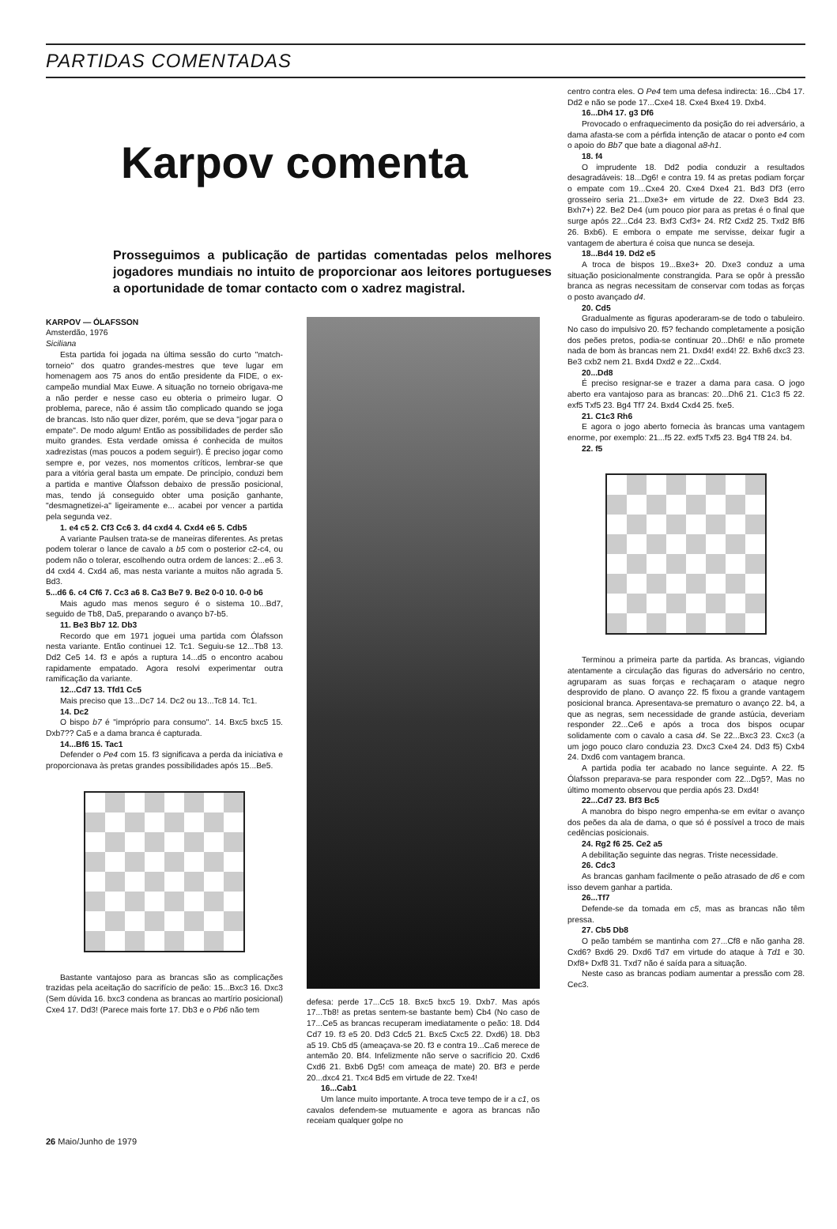PARTIDAS COMENTADAS
Karpov comenta
Prosseguimos a publicação de partidas comentadas pelos melhores jogadores mundiais no intuito de proporcionar aos leitores portugueses a oportunidade de tomar contacto com o xadrez magistral.
KARPOV — ÓLAFSSON
Amsterdão, 1976
Siciliana
Esta partida foi jogada na última sessão do curto "match-torneio" dos quatro grandes-mestres que teve lugar em homenagem aos 75 anos do então presidente da FIDE, o ex-campeão mundial Max Euwe. A situação no torneio obrigava-me a não perder e nesse caso eu obteria o primeiro lugar. O problema, parece, não é assim tão complicado quando se joga de brancas. Isto não quer dizer, porém, que se deva "jogar para o empate". De modo algum! Então as possibilidades de perder são muito grandes. Esta verdade omissa é conhecida de muitos xadrezistas (mas poucos a podem seguir!). É preciso jogar como sempre e, por vezes, nos momentos críticos, lembrar-se que para a vitória geral basta um empate. De princípio, conduzi bem a partida e mantive Ólafsson debaixo de pressão posicional, mas, tendo já conseguido obter uma posição ganhante, "desmagnetizei-a" ligeiramente e... acabei por vencer a partida pela segunda vez.
1. e4 c5 2. Cf3 Cc6 3. d4 cxd4 4. Cxd4 e6 5. Cdb5
A variante Paulsen trata-se de maneiras diferentes. As pretas podem tolerar o lance de cavalo a b5 com o posterior c2-c4, ou podem não o tolerar, escolhendo outra ordem de lances: 2...e6 3. d4 cxd4 4. Cxd4 a6, mas nesta variante a muitos não agrada 5. Bd3.
5...d6 6. c4 Cf6 7. Cc3 a6 8. Ca3 Be7 9. Be2 0-0 10. 0-0 b6
Mais agudo mas menos seguro é o sistema 10...Bd7, seguido de Tb8, Da5, preparando o avanço b7-b5.
11. Be3 Bb7 12. Db3
Recordo que em 1971 joguei uma partida com Ólafsson nesta variante. Então continuei 12. Tc1. Seguiu-se 12...Tb8 13. Dd2 Ce5 14. f3 e após a ruptura 14...d5 o encontro acabou rapidamente empatado. Agora resolvi experimentar outra ramificação da variante.
12...Cd7 13. Tfd1 Cc5
Mais preciso que 13...Dc7 14. Dc2 ou 13...Tc8 14. Tc1.
14. Dc2
O bispo b7 é "impróprio para consumo". 14. Bxc5 bxc5 15. Dxb7?? Ca5 e a dama branca é capturada.
14...Bf6 15. Tac1
Defender o Pe4 com 15. f3 significava a perda da iniciativa e proporcionava às pretas grandes possibilidades após 15...Be5.
Bastante vantajoso para as brancas são as complicações trazidas pela aceitação do sacrifício de peão: 15...Bxc3 16. Dxc3 (Sem dúvida 16. bxc3 condena as brancas ao martírio posicional) Cxe4 17. Dd3! (Parece mais forte 17. Db3 e o Pb6 não tem
defesa: perde 17...Cc5 18. Bxc5 bxc5 19. Dxb7. Mas após 17...Tb8! as pretas sentem-se bastante bem) Cb4 (No caso de 17...Ce5 as brancas recuperam imediatamente o peão: 18. Dd4 Cd7 19. f3 e5 20. Dd3 Cdc5 21. Bxc5 Cxc5 22. Dxd6) 18. Db3 a5 19. Cb5 d5 (ameaçava-se 20. f3 e contra 19...Ca6 merece de antemão 20. Bf4. Infelizmente não serve o sacrifício 20. Cxd6 Cxd6 21. Bxb6 Dg5! com ameaça de mate) 20. Bf3 e perde 20...dxc4 21. Txc4 Bd5 em virtude de 22. Txe4!
16...Cab1
Um lance muito importante. A troca teve tempo de ir a c1, os cavalos defendem-se mutuamente e agora as brancas não receiam qualquer golpe no
26 Maio/Junho de 1979
centro contra eles. O Pe4 tem uma defesa indirecta: 16...Cb4 17. Dd2 e não se pode 17...Cxe4 18. Cxe4 Bxe4 19. Dxb4.
16...Dh4 17. g3 Df6
Provocado o enfraquecimento da posição do rei adversário, a dama afasta-se com a pérfida intenção de atacar o ponto e4 com o apoio do Bb7 que bate a diagonal a8-h1.
18. f4
O imprudente 18. Dd2 podia conduzir a resultados desagradáveis: 18...Dg6! e contra 19. f4 as pretas podiam forçar o empate com 19...Cxe4 20. Cxe4 Dxe4 21. Bd3 Df3 (erro grosseiro seria 21...Dxe3+ em virtude de 22. Dxe3 Bd4 23. Bxh7+) 22. Be2 De4 (um pouco pior para as pretas é o final que surge após 22...Cd4 23. Bxf3 Cxf3+ 24. Rf2 Cxd2 25. Txd2 Bf6 26. Bxb6). E embora o empate me servisse, deixar fugir a vantagem de abertura é coisa que nunca se deseja.
18...Bd4 19. Dd2 e5
A troca de bispos 19...Bxe3+ 20. Dxe3 conduz a uma situação posicionalmente constrangida. Para se opôr à pressão branca as negras necessitam de conservar com todas as forças o posto avançado d4.
20. Cd5
Gradualmente as figuras apoderaram-se de todo o tabuleiro. No caso do impulsivo 20. f5? fechando completamente a posição dos peões pretos, podia-se continuar 20...Dh6! e não promete nada de bom às brancas nem 21. Dxd4! exd4! 22. Bxh6 dxc3 23. Be3 cxb2 nem 21. Bxd4 Dxd2 e 22...Cxd4.
20...Dd8
É preciso resignar-se e trazer a dama para casa. O jogo aberto era vantajoso para as brancas: 20...Dh6 21. C1c3 f5 22. exf5 Txf5 23. Bg4 Tf7 24. Bxd4 Cxd4 25. fxe5.
21. C1c3 Rh6
E agora o jogo aberto fornecia às brancas uma vantagem enorme, por exemplo: 21...f5 22. exf5 Txf5 23. Bg4 Tf8 24. b4.
22. f5
Terminou a primeira parte da partida. As brancas, vigiando atentamente a circulação das figuras do adversário no centro, agruparam as suas forças e rechaçaram o ataque negro desprovido de plano. O avanço 22. f5 fixou a grande vantagem posicional branca. Apresentava-se prematuro o avanço 22. b4, a que as negras, sem necessidade de grande astúcia, deveriam responder 22...Ce6 e após a troca dos bispos ocupar solidamente com o cavalo a casa d4. Se 22...Bxc3 23. Cxc3 (a um jogo pouco claro conduzia 23. Dxc3 Cxe4 24. Dd3 f5) Cxb4 24. Dxd6 com vantagem branca.
A partida podia ter acabado no lance seguinte. A 22. f5 Ólafsson preparava-se para responder com 22...Dg5?, Mas no último momento observou que perdia após 23. Dxd4!
22...Cd7 23. Bf3 Bc5
A manobra do bispo negro empenha-se em evitar o avanço dos peões da ala de dama, o que só é possível a troco de mais cedências posicionais.
24. Rg2 f6 25. Ce2 a5
A debilitação seguinte das negras. Triste necessidade.
26. Cdc3
As brancas ganham facilmente o peão atrasado de d6 e com isso devem ganhar a partida.
26...Tf7
Defende-se da tomada em c5, mas as brancas não têm pressa.
27. Cb5 Db8
O peão também se mantinha com 27...Cf8 e não ganha 28. Cxd6? Bxd6 29. Dxd6 Td7 em virtude do ataque à Td1 e 30. Dxf8+ Dxf8 31. Txd7 não é saída para a situação.
Neste caso as brancas podiam aumentar a pressão com 28. Cec3.